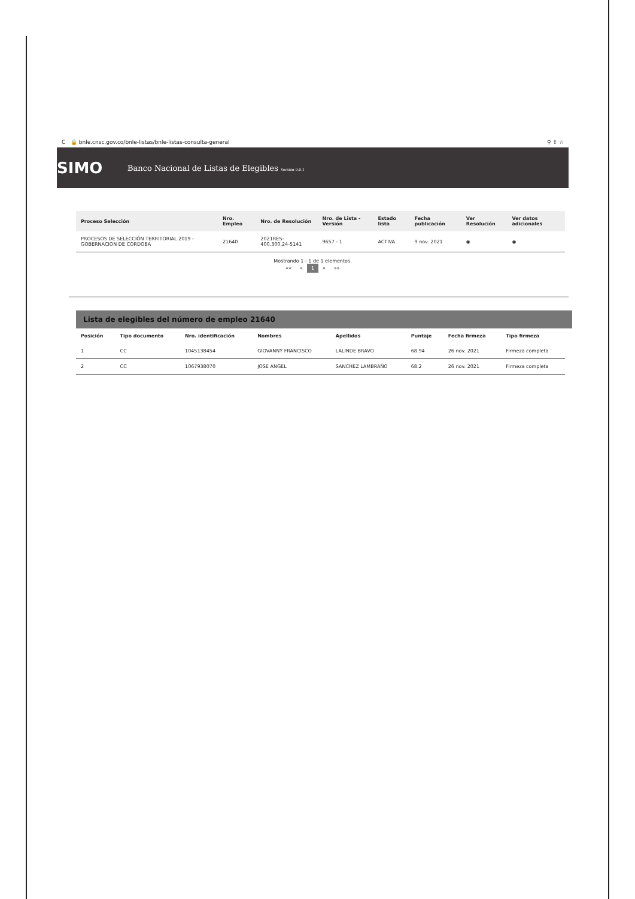C 🔒 bnle.cnsc.gov.co/bnle-listas/bnle-listas-consulta-general ⚲ ⇪ ☆
SIMO
Banco Nacional de Listas de Elegibles Versión 0.0.1
| Proceso Selección | Nro. Empleo | Nro. de Resolución | Nro. de Lista - Versión | Estado lista | Fecha publicación | Ver Resolución | Ver datos adicionales |
| --- | --- | --- | --- | --- | --- | --- | --- |
| PROCESOS DE SELECCIÓN TERRITORIAL 2019 - GOBERNACION DE CORDOBA | 21640 | 2021RES-400.300.24-5141 | 9657 - 1 | ACTIVA | 9 nov. 2021 | ◉ | ◉ |
Mostrando 1 - 1 de 1 elementos.
«« « 1 » »»
Lista de elegibles del número de empleo 21640
| Posición | Tipo documento | Nro. identificación | Nombres | Apellidos | Puntaje | Fecha firmeza | Tipo firmeza |
| --- | --- | --- | --- | --- | --- | --- | --- |
| 1 | CC | 1045138454 | GIOVANNY FRANCISCO | LALINDE BRAVO | 68.94 | 26 nov. 2021 | Firmeza completa |
| 2 | CC | 1067938070 | JOSE ANGEL | SANCHEZ LAMBRAÑO | 68.2 | 26 nov. 2021 | Firmeza completa |